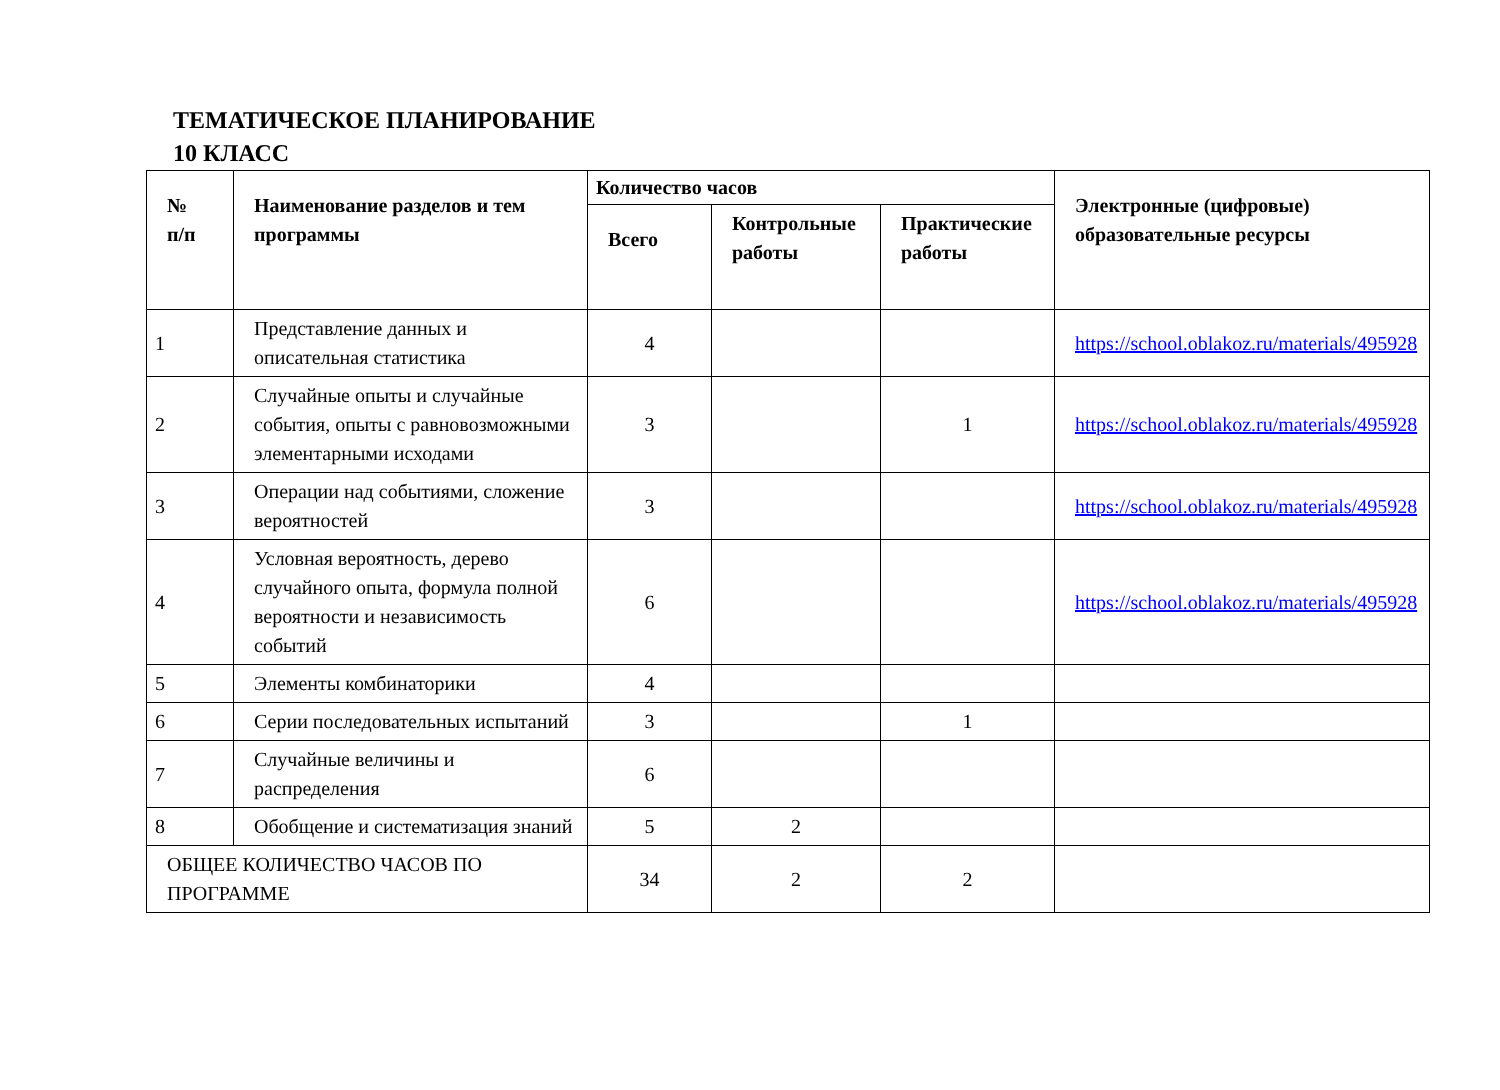ТЕМАТИЧЕСКОЕ ПЛАНИРОВАНИЕ
10 КЛАСС
| № п/п | Наименование разделов и тем программы | Количество часов | | | Электронные (цифровые) образовательные ресурсы |
| --- | --- | --- | --- | --- | --- |
| | | Всего | Контрольные работы | Практические работы | |
| 1 | Представление данных и описательная статистика | 4 | | | https://school.oblakoz.ru/materials/495928 |
| 2 | Случайные опыты и случайные события, опыты с равновозможными элементарными исходами | 3 | | 1 | https://school.oblakoz.ru/materials/495928 |
| 3 | Операции над событиями, сложение вероятностей | 3 | | | https://school.oblakoz.ru/materials/495928 |
| 4 | Условная вероятность, дерево случайного опыта, формула полной вероятности и независимость событий | 6 | | | https://school.oblakoz.ru/materials/495928 |
| 5 | Элементы комбинаторики | 4 | | | |
| 6 | Серии последовательных испытаний | 3 | | 1 | |
| 7 | Случайные величины и распределения | 6 | | | |
| 8 | Обобщение и систематизация знаний | 5 | 2 | | |
| ОБЩЕЕ КОЛИЧЕСТВО ЧАСОВ ПО ПРОГРАММЕ | | 34 | 2 | 2 | |